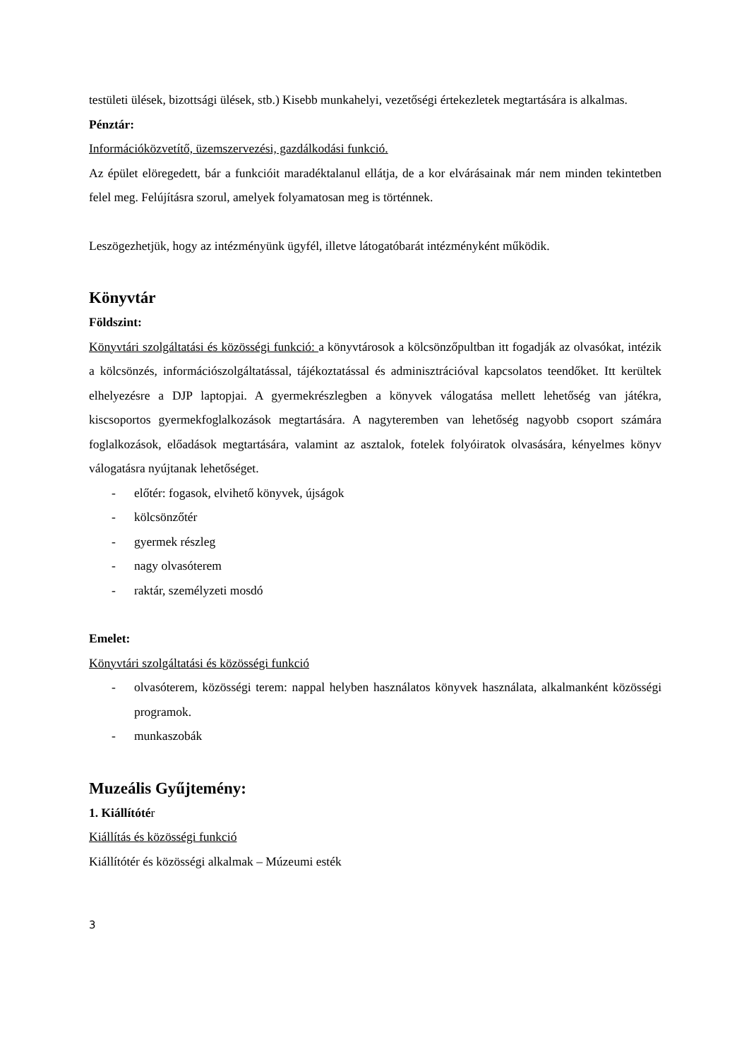testületi ülések, bizottsági ülések, stb.) Kisebb munkahelyi, vezetőségi értekezletek megtartására is alkalmas.
Pénztár:
Információközvetítő, üzemszervezési, gazdálkodási funkció.
Az épület elöregedett, bár a funkcióit maradéktalanul ellátja, de a kor elvárásainak már nem minden tekintetben felel meg. Felújításra szorul, amelyek folyamatosan meg is történnek.
Leszögezhetjük, hogy az intézményünk ügyfél, illetve látogatóbarát intézményként működik.
Könyvtár
Földszint:
Könyvtári szolgáltatási és közösségi funkció: a könyvtárosok a kölcsönzőpultban itt fogadják az olvasókat, intézik a kölcsönzés, információszolgáltatással, tájékoztatással és adminisztrációval kapcsolatos teendőket. Itt kerültek elhelyezésre a DJP laptopjai. A gyermekrészlegben a könyvek válogatása mellett lehetőség van játékra, kiscsoportos gyermekfoglalkozások megtartására. A nagyteremben van lehetőség nagyobb csoport számára foglalkozások, előadások megtartására, valamint az asztalok, fotelek folyóiratok olvasására, kényelmes könyv válogatásra nyújtanak lehetőséget.
- előtér: fogasok, elvihető könyvek, újságok
- kölcsönzőtér
- gyermek részleg
- nagy olvasóterem
- raktár, személyzeti mosdó
Emelet:
Könyvtári szolgáltatási és közösségi funkció
- olvasóterem, közösségi terem: nappal helyben használatos könyvek használata, alkalmanként közösségi programok.
- munkaszobák
Muzeális Gyűjtemény:
1. Kiállítótér
Kiállítás és közösségi funkció
Kiállítótér és közösségi alkalmak – Múzeumi esték
3